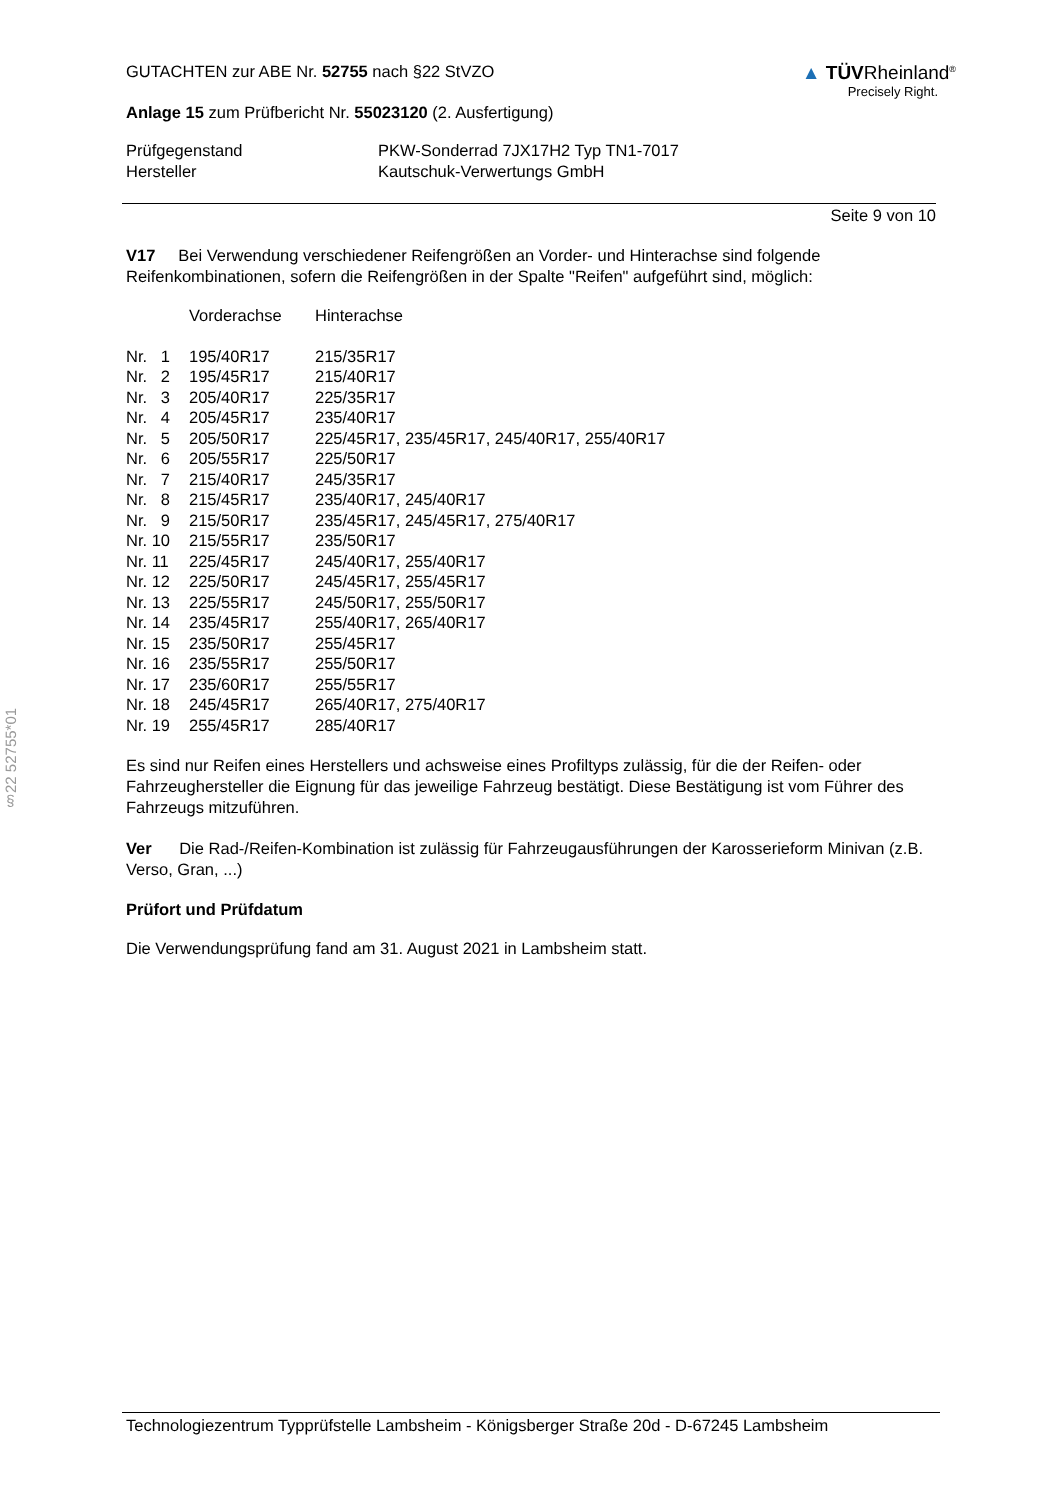§22 52755*01
GUTACHTEN zur ABE Nr. 52755 nach §22 StVZO
Anlage 15 zum Prüfbericht Nr. 55023120 (2. Ausfertigung)
▲ TÜVRheinland<sup>®</sup>
Precisely Right.
| Prüfgegenstand | PKW-Sonderrad 7JX17H2 Typ TN1-7017 |
| Hersteller | Kautschuk-Verwertungs GmbH |
Seite 9 von 10
V17 Bei Verwendung verschiedener Reifengrößen an Vorder- und Hinterachse sind folgende Reifenkombinationen, sofern die Reifengrößen in der Spalte "Reifen" aufgeführt sind, möglich:
| | Vorderachse | Hinterachse |
| Nr. 1 | 195/40R17 | 215/35R17 |
| Nr. 2 | 195/45R17 | 215/40R17 |
| Nr. 3 | 205/40R17 | 225/35R17 |
| Nr. 4 | 205/45R17 | 235/40R17 |
| Nr. 5 | 205/50R17 | 225/45R17, 235/45R17, 245/40R17, 255/40R17 |
| Nr. 6 | 205/55R17 | 225/50R17 |
| Nr. 7 | 215/40R17 | 245/35R17 |
| Nr. 8 | 215/45R17 | 235/40R17, 245/40R17 |
| Nr. 9 | 215/50R17 | 235/45R17, 245/45R17, 275/40R17 |
| Nr. 10 | 215/55R17 | 235/50R17 |
| Nr. 11 | 225/45R17 | 245/40R17, 255/40R17 |
| Nr. 12 | 225/50R17 | 245/45R17, 255/45R17 |
| Nr. 13 | 225/55R17 | 245/50R17, 255/50R17 |
| Nr. 14 | 235/45R17 | 255/40R17, 265/40R17 |
| Nr. 15 | 235/50R17 | 255/45R17 |
| Nr. 16 | 235/55R17 | 255/50R17 |
| Nr. 17 | 235/60R17 | 255/55R17 |
| Nr. 18 | 245/45R17 | 265/40R17, 275/40R17 |
| Nr. 19 | 255/45R17 | 285/40R17 |
Es sind nur Reifen eines Herstellers und achsweise eines Profiltyps zulässig, für die der Reifen- oder Fahrzeughersteller die Eignung für das jeweilige Fahrzeug bestätigt. Diese Bestätigung ist vom Führer des Fahrzeugs mitzuführen.
Ver Die Rad-/Reifen-Kombination ist zulässig für Fahrzeugausführungen der Karosserieform Minivan (z.B. Verso, Gran, ...)
Prüfort und Prüfdatum
Die Verwendungsprüfung fand am 31. August 2021 in Lambsheim statt.
Technologiezentrum Typprüfstelle Lambsheim - Königsberger Straße 20d - D-67245 Lambsheim